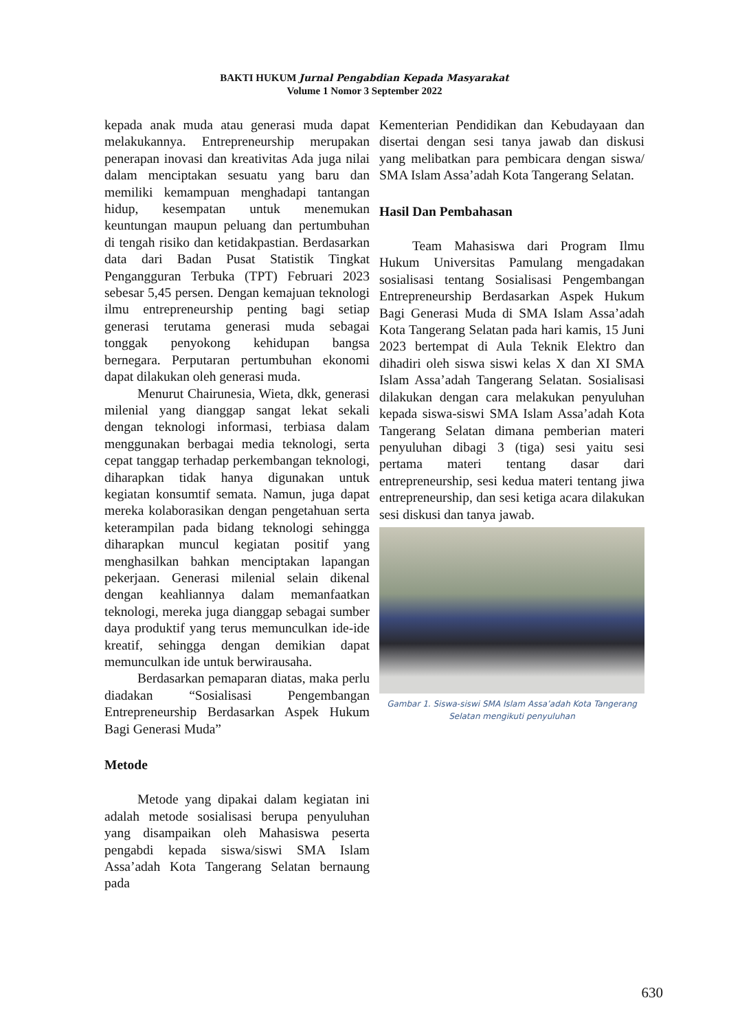BAKTI HUKUM Jurnal Pengabdian Kepada Masyarakat
Volume 1 Nomor 3 September 2022
kepada anak muda atau generasi muda dapat melakukannya. Entrepreneurship merupakan penerapan inovasi dan kreativitas Ada juga nilai dalam menciptakan sesuatu yang baru dan memiliki kemampuan menghadapi tantangan hidup, kesempatan untuk menemukan keuntungan maupun peluang dan pertumbuhan di tengah risiko dan ketidakpastian. Berdasarkan data dari Badan Pusat Statistik Tingkat Pengangguran Terbuka (TPT) Februari 2023 sebesar 5,45 persen. Dengan kemajuan teknologi ilmu entrepreneurship penting bagi setiap generasi terutama generasi muda sebagai tonggak penyokong kehidupan bangsa bernegara. Perputaran pertumbuhan ekonomi dapat dilakukan oleh generasi muda.
Menurut Chairunesia, Wieta, dkk, generasi milenial yang dianggap sangat lekat sekali dengan teknologi informasi, terbiasa dalam menggunakan berbagai media teknologi, serta cepat tanggap terhadap perkembangan teknologi, diharapkan tidak hanya digunakan untuk kegiatan konsumtif semata. Namun, juga dapat mereka kolaborasikan dengan pengetahuan serta keterampilan pada bidang teknologi sehingga diharapkan muncul kegiatan positif yang menghasilkan bahkan menciptakan lapangan pekerjaan. Generasi milenial selain dikenal dengan keahliannya dalam memanfaatkan teknologi, mereka juga dianggap sebagai sumber daya produktif yang terus memunculkan ide-ide kreatif, sehingga dengan demikian dapat memunculkan ide untuk berwirausaha.
Berdasarkan pemaparan diatas, maka perlu diadakan “Sosialisasi Pengembangan Entrepreneurship Berdasarkan Aspek Hukum Bagi Generasi Muda”
Metode
Metode yang dipakai dalam kegiatan ini adalah metode sosialisasi berupa penyuluhan yang disampaikan oleh Mahasiswa peserta pengabdi kepada siswa/siswi SMA Islam Assa’adah Kota Tangerang Selatan bernaung pada
Kementerian Pendidikan dan Kebudayaan dan disertai dengan sesi tanya jawab dan diskusi yang melibatkan para pembicara dengan siswa/ SMA Islam Assa’adah Kota Tangerang Selatan.
Hasil Dan Pembahasan
Team Mahasiswa dari Program Ilmu Hukum Universitas Pamulang mengadakan sosialisasi tentang Sosialisasi Pengembangan Entrepreneurship Berdasarkan Aspek Hukum Bagi Generasi Muda di SMA Islam Assa’adah Kota Tangerang Selatan pada hari kamis, 15 Juni 2023 bertempat di Aula Teknik Elektro dan dihadiri oleh siswa siswi kelas X dan XI SMA Islam Assa’adah Tangerang Selatan. Sosialisasi dilakukan dengan cara melakukan penyuluhan kepada siswa-siswi SMA Islam Assa’adah Kota Tangerang Selatan dimana pemberian materi penyuluhan dibagi 3 (tiga) sesi yaitu sesi pertama materi tentang dasar dari entrepreneurship, sesi kedua materi tentang jiwa entrepreneurship, dan sesi ketiga acara dilakukan sesi diskusi dan tanya jawab.
Gambar 1. Siswa-siswi SMA Islam Assa’adah Kota Tangerang Selatan mengikuti penyuluhan
630